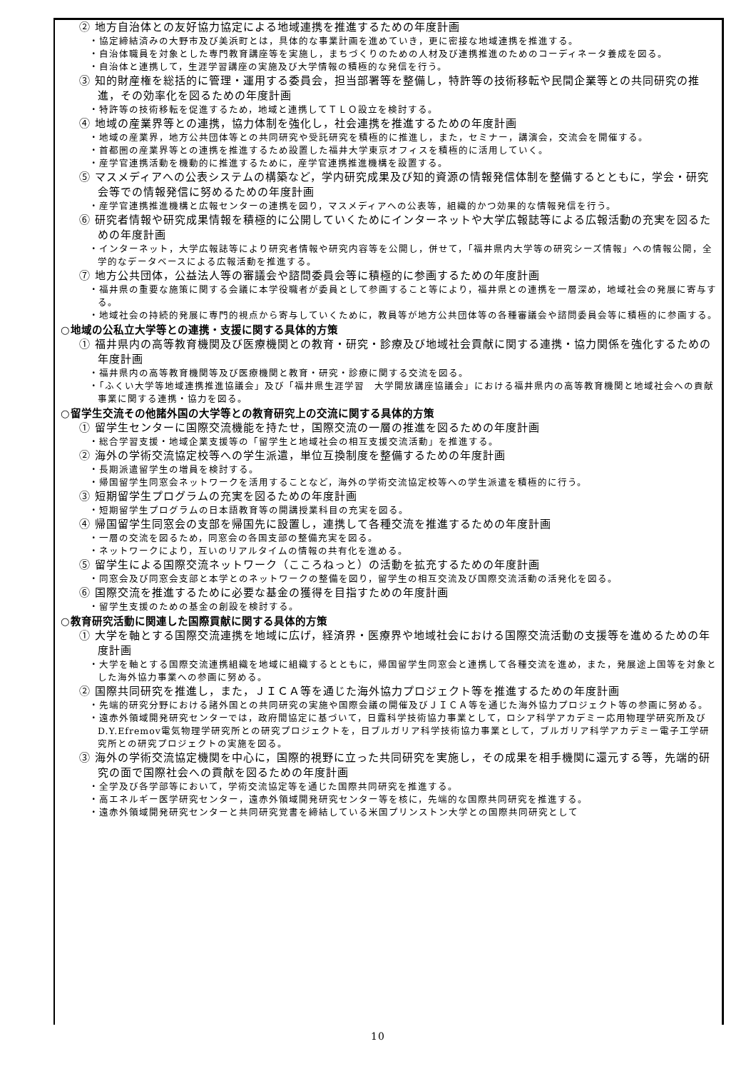② 地方自治体との友好協力協定による地域連携を推進するための年度計画
・協定締結済みの大野市及び美浜町とは，具体的な事業計画を進めていき，更に密接な地域連携を推進する。
・自治体職員を対象とした専門教育講座等を実施し，まちづくりのための人材及び連携推進のためのコーディネータ養成を図る。
・自治体と連携して，生涯学習講座の実施及び大学情報の積極的な発信を行う。
③ 知的財産権を総括的に管理・運用する委員会，担当部署等を整備し，特許等の技術移転や民間企業等との共同研究の推進，その効率化を図るための年度計画
・特許等の技術移転を促進するため，地域と連携してＴＬＯ設立を検討する。
④ 地域の産業界等との連携，協力体制を強化し，社会連携を推進するための年度計画
・地域の産業界，地方公共団体等との共同研究や受託研究を積極的に推進し，また，セミナー，講演会，交流会を開催する。
・首都圏の産業界等との連携を推進するため設置した福井大学東京オフィスを積極的に活用していく。
・産学官連携活動を機動的に推進するために，産学官連携推進機構を設置する。
⑤ マスメディアへの公表システムの構築など，学内研究成果及び知的資源の情報発信体制を整備するとともに，学会・研究会等での情報発信に努めるための年度計画
・産学官連携推進機構と広報センターの連携を図り，マスメディアへの公表等，組織的かつ効果的な情報発信を行う。
⑥ 研究者情報や研究成果情報を積極的に公開していくためにインターネットや大学広報誌等による広報活動の充実を図るための年度計画
・インターネット，大学広報誌等により研究者情報や研究内容等を公開し，併せて，「福井県内大学等の研究シーズ情報」への情報公開，全学的なデータベースによる広報活動を推進する。
⑦ 地方公共団体，公益法人等の審議会や諮問委員会等に積極的に参画するための年度計画
・福井県の重要な施策に関する会議に本学役職者が委員として参画すること等により，福井県との連携を一層深め，地域社会の発展に寄与する。
・地域社会の持続的発展に専門的視点から寄与していくために，教員等が地方公共団体等の各種審議会や諮問委員会等に積極的に参画する。
○地域の公私立大学等との連携・支援に関する具体的方策
① 福井県内の高等教育機関及び医療機関との教育・研究・診療及び地域社会貢献に関する連携・協力関係を強化するための年度計画
・福井県内の高等教育機関等及び医療機関と教育・研究・診療に関する交流を図る。
・「ふくい大学等地域連携推進協議会」及び「福井県生涯学習　大学開放講座協議会」における福井県内の高等教育機関と地域社会への貢献事業に関する連携・協力を図る。
○留学生交流その他諸外国の大学等との教育研究上の交流に関する具体的方策
① 留学生センターに国際交流機能を持たせ，国際交流の一層の推進を図るための年度計画
・総合学習支援・地域企業支援等の「留学生と地域社会の相互支援交流活動」を推進する。
② 海外の学術交流協定校等への学生派遣，単位互換制度を整備するための年度計画
・長期派遣留学生の増員を検討する。
・帰国留学生同窓会ネットワークを活用することなど，海外の学術交流協定校等への学生派遣を積極的に行う。
③ 短期留学生プログラムの充実を図るための年度計画
・短期留学生プログラムの日本語教育等の開講授業科目の充実を図る。
④ 帰国留学生同窓会の支部を帰国先に設置し，連携して各種交流を推進するための年度計画
・一層の交流を図るため，同窓会の各国支部の整備充実を図る。
・ネットワークにより，互いのリアルタイムの情報の共有化を進める。
⑤ 留学生による国際交流ネットワーク（こころねっと）の活動を拡充するための年度計画
・同窓会及び同窓会支部と本学とのネットワークの整備を図り，留学生の相互交流及び国際交流活動の活発化を図る。
⑥ 国際交流を推進するために必要な基金の獲得を目指すための年度計画
・留学生支援のための基金の創設を検討する。
○教育研究活動に関連した国際貢献に関する具体的方策
① 大学を軸とする国際交流連携を地域に広げ，経済界・医療界や地域社会における国際交流活動の支援等を進めるための年度計画
・大学を軸とする国際交流連携組織を地域に組織するとともに，帰国留学生同窓会と連携して各種交流を進め，また，発展途上国等を対象とした海外協力事業への参画に努める。
② 国際共同研究を推進し，また，ＪＩＣＡ等を通じた海外協力プロジェクト等を推進するための年度計画
・先端的研究分野における諸外国との共同研究の実施や国際会議の開催及びＪＩＣＡ等を通じた海外協力プロジェクト等の参画に努める。
・遠赤外領域開発研究センターでは，政府間協定に基づいて，日露科学技術協力事業として，ロシア科学アカデミー応用物理学研究所及びD.Y.Efremov電気物理学研究所との研究プロジェクトを，日ブルガリア科学技術協力事業として，ブルガリア科学アカデミー電子工学研究所との研究プロジェクトの実施を図る。
③ 海外の学術交流協定機関を中心に，国際的視野に立った共同研究を実施し，その成果を相手機関に還元する等，先端的研究の面で国際社会への貢献を図るための年度計画
・全学及び各学部等において，学術交流協定等を通じた国際共同研究を推進する。
・高エネルギー医学研究センター，遠赤外領域開発研究センター等を核に，先端的な国際共同研究を推進する。
・遠赤外領域開発研究センターと共同研究覚書を締結している米国プリンストン大学との国際共同研究として
10